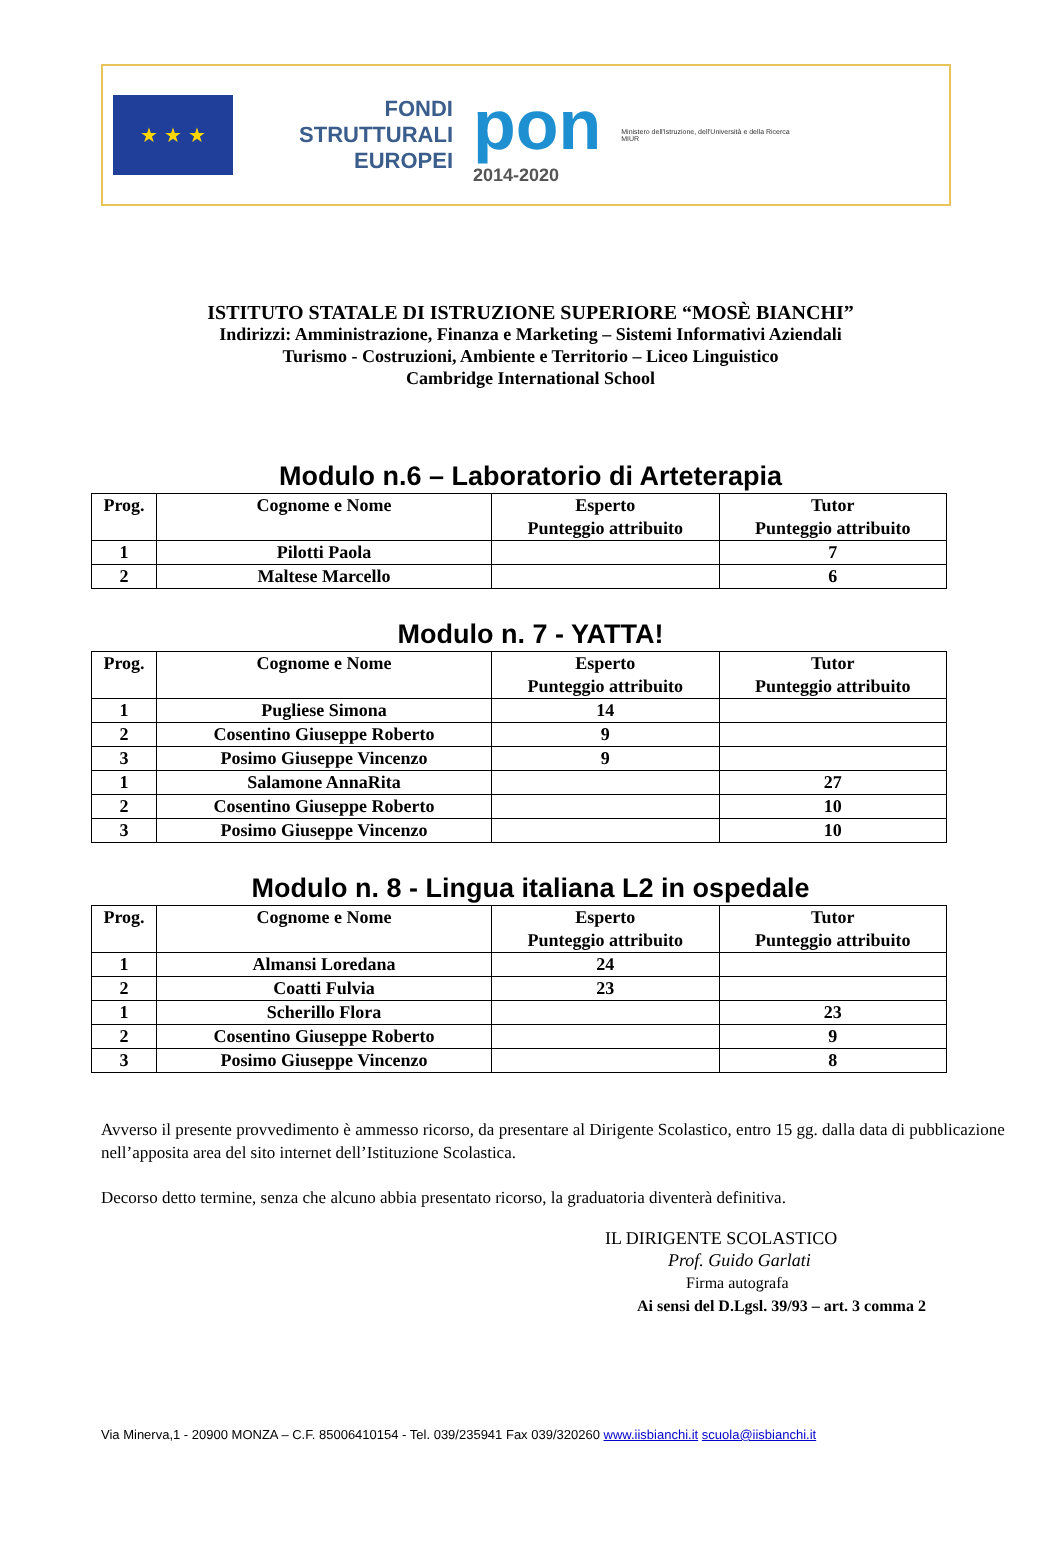★ ★ ★
FONDI
STRUTTURALI
EUROPEI
pon
2014-2020
Ministero dell'Istruzione, dell'Università e della Ricerca
MIUR
ISTITUTO STATALE DI ISTRUZIONE SUPERIORE “MOSÈ BIANCHI”
Indirizzi: Amministrazione, Finanza e Marketing – Sistemi Informativi Aziendali
Turismo - Costruzioni, Ambiente e Territorio – Liceo Linguistico
Cambridge International School
Modulo n.6 – Laboratorio di Arteterapia
| Prog. | Cognome e Nome | Esperto Punteggio attribuito | Tutor Punteggio attribuito |
| --- | --- | --- | --- |
| 1 | Pilotti Paola | | 7 |
| 2 | Maltese Marcello | | 6 |
Modulo n. 7 - YATTA!
| Prog. | Cognome e Nome | Esperto Punteggio attribuito | Tutor Punteggio attribuito |
| --- | --- | --- | --- |
| 1 | Pugliese Simona | 14 | |
| 2 | Cosentino Giuseppe Roberto | 9 | |
| 3 | Posimo Giuseppe Vincenzo | 9 | |
| 1 | Salamone AnnaRita | | 27 |
| 2 | Cosentino Giuseppe Roberto | | 10 |
| 3 | Posimo Giuseppe Vincenzo | | 10 |
Modulo n. 8 - Lingua italiana L2 in ospedale
| Prog. | Cognome e Nome | Esperto Punteggio attribuito | Tutor Punteggio attribuito |
| --- | --- | --- | --- |
| 1 | Almansi Loredana | 24 | |
| 2 | Coatti Fulvia | 23 | |
| 1 | Scherillo Flora | | 23 |
| 2 | Cosentino Giuseppe Roberto | | 9 |
| 3 | Posimo Giuseppe Vincenzo | | 8 |
Avverso il presente provvedimento è ammesso ricorso, da presentare al Dirigente Scolastico, entro 15 gg. dalla data di pubblicazione nell’apposita area del sito internet dell’Istituzione Scolastica.
Decorso detto termine, senza che alcuno abbia presentato ricorso, la graduatoria diventerà definitiva.
IL DIRIGENTE SCOLASTICO
Prof. Guido Garlati
Firma autografa
Ai sensi del D.Lgsl. 39/93 – art. 3 comma 2
Via Minerva,1 - 20900 MONZA – C.F. 85006410154 - Tel. 039/235941 Fax 039/320260 www.iisbianchi.it scuola@iisbianchi.it